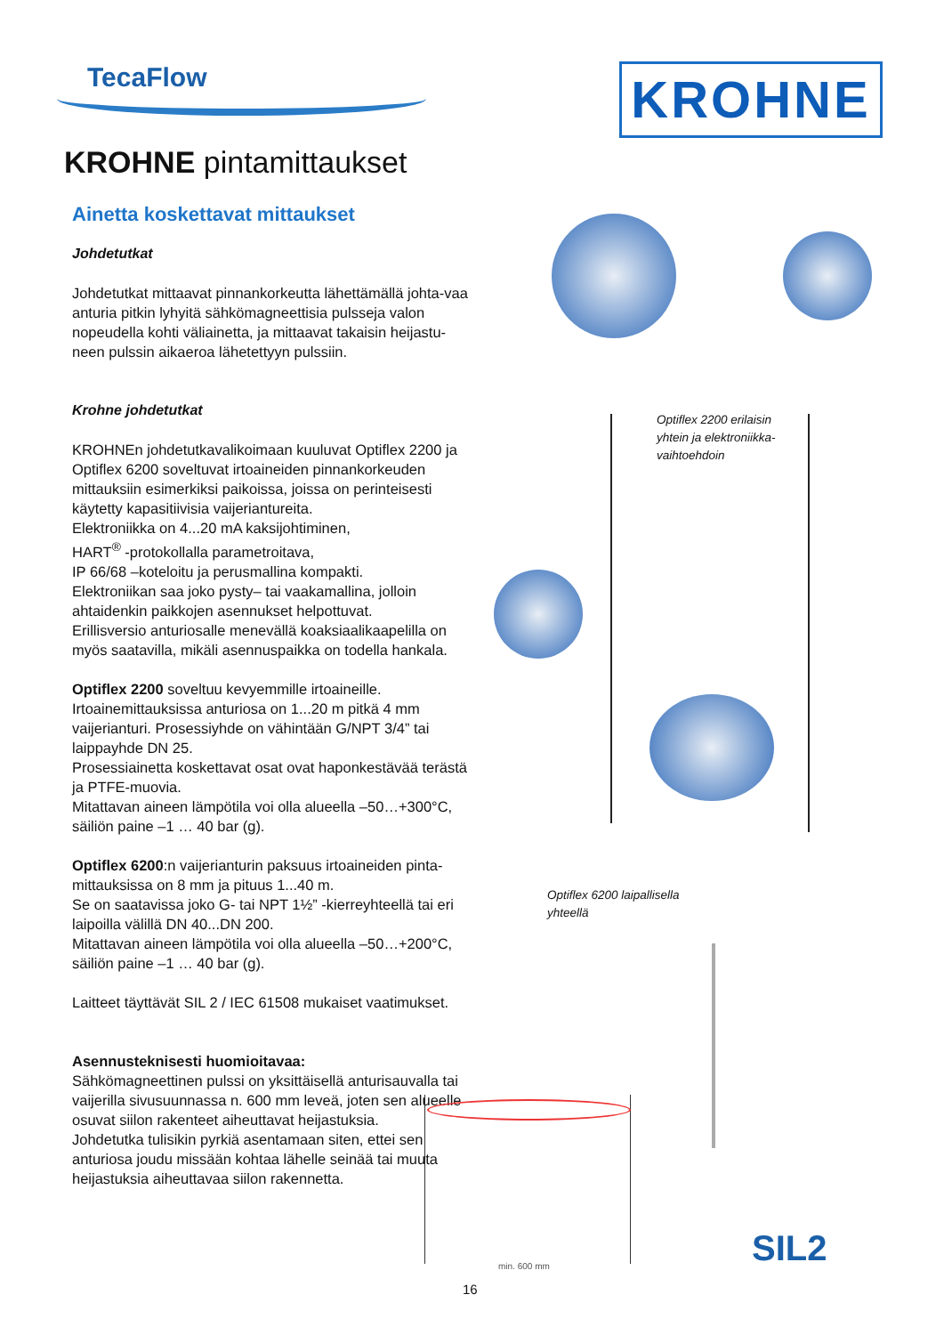TecaFlow KROHNE
KROHNE pintamittaukset
Ainetta koskettavat mittaukset
Johdetutkat
Johdetutkat mittaavat pinnankorkeutta lähettämällä johta-vaa anturia pitkin lyhyitä sähkömagneettisia pulsseja valon nopeudella kohti väliainetta, ja mittaavat takaisin heijastu-neen pulssin aikaeroa lähetettyyn pulssiin.
Krohne johdetutkat
KROHNEn johdetutkavalikoimaan kuuluvat Optiflex 2200 ja Optiflex 6200 soveltuvat irtoaineiden pinnankorkeuden mittauksiin esimerkiksi paikoissa, joissa on perinteisesti käytetty kapasitiivisia vaijeriantureita.
Elektroniikka on 4...20 mA kaksijohtiminen,
HART<sup>®</sup> -protokollalla parametroitava,
IP 66/68 –koteloitu ja perusmallina kompakti.
Elektroniikan saa joko pysty– tai vaakamallina, jolloin ahtaidenkin paikkojen asennukset helpottuvat.
Erillisversio anturiosalle menevällä koaksiaalikaapelilla on myös saatavilla, mikäli asennuspaikka on todella hankala.
Optiflex 2200 soveltuu kevyemmille irtoaineille.
Irtoainemittauksissa anturiosa on 1...20 m pitkä 4 mm vaijerianturi. Prosessiyhde on vähintään G/NPT 3/4” tai laippayhde DN 25.
Prosessiainetta koskettavat osat ovat haponkestävää terästä ja PTFE-muovia.
Mitattavan aineen lämpötila voi olla alueella –50…+300°C, säiliön paine –1 … 40 bar (g).
Optiflex 6200:n vaijerianturin paksuus irtoaineiden pinta-mittauksissa on 8 mm ja pituus 1...40 m.
Se on saatavissa joko G- tai NPT 1½” -kierreyhteellä tai eri laipoilla välillä DN 40...DN 200.
Mitattavan aineen lämpötila voi olla alueella –50…+200°C, säiliön paine –1 … 40 bar (g).
Laitteet täyttävät SIL 2 / IEC 61508 mukaiset vaatimukset.
Asennusteknisesti huomioitavaa:
Sähkömagneettinen pulssi on yksittäisellä anturisauvalla tai vaijerilla sivusuunnassa n. 600 mm leveä, joten sen alueelle osuvat siilon rakenteet aiheuttavat heijastuksia.
Johdetutka tulisikin pyrkiä asentamaan siten, ettei sen anturiosa joudu missään kohtaa lähelle seinää tai muuta heijastuksia aiheuttavaa siilon rakennetta.
Optiflex 2200 erilaisin
yhtein ja elektroniikka-
vaihtoehdoin
Optiflex 6200 laipallisella
yhteellä
min. 600 mm SIL2
16